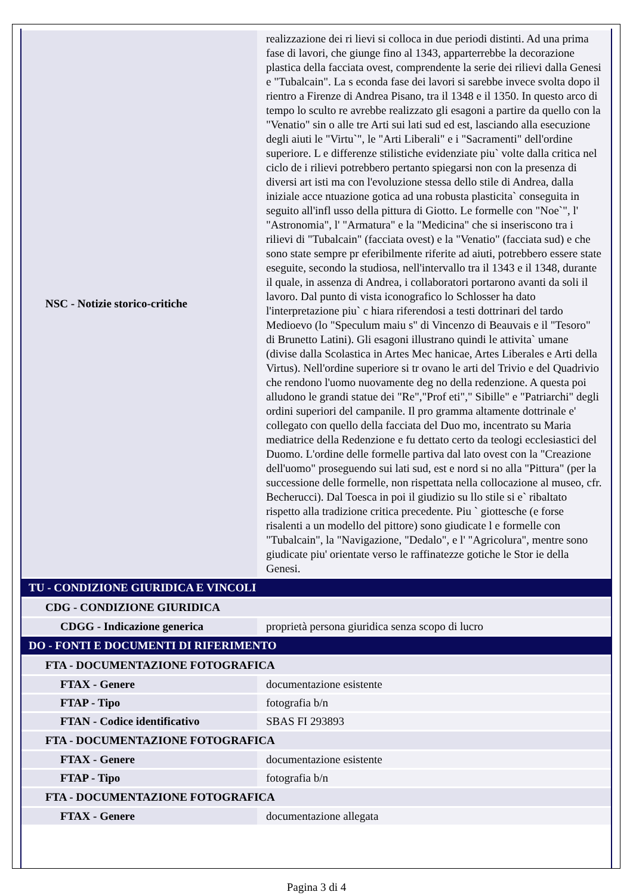| NSC - Notizie storico-critiche | realizzazione dei ri lievi si colloca in due periodi distinti. Ad una prima fase di lavori, che giunge fino al 1343, apparterrebbe la decorazione plastica della facciata ovest, comprendente la serie dei rilievi dalla Genesi e "Tubalcain". La s econda fase dei lavori si sarebbe invece svolta dopo il rientro a Firenze di Andrea Pisano, tra il 1348 e il 1350. In questo arco di tempo lo sculto re avrebbe realizzato gli esagoni a partire da quello con la "Venatio" sin o alle tre Arti sui lati sud ed est, lasciando alla esecuzione degli aiuti le "Virtu`", le "Arti Liberali" e i "Sacramenti" dell'ordine superiore. L e differenze stilistiche evidenziate piu` volte dalla critica nel ciclo de i rilievi potrebbero pertanto spiegarsi non con la presenza di diversi art isti ma con l'evoluzione stessa dello stile di Andrea, dalla iniziale acce ntuazione gotica ad una robusta plasticita` conseguita in seguito all'infl usso della pittura di Giotto. Le formelle con "Noe`", l' "Astronomia", l' "Armatura" e la "Medicina" che si inseriscono tra i rilievi di "Tubalcain" (facciata ovest) e la "Venatio" (facciata sud) e che sono state sempre pr eferibilmente riferite ad aiuti, potrebbero essere state eseguite, secondo la studiosa, nell'intervallo tra il 1343 e il 1348, durante il quale, in assenza di Andrea, i collaboratori portarono avanti da soli il lavoro. Dal punto di vista iconografico lo Schlosser ha dato l'interpretazione piu` c hiara riferendosi a testi dottrinari del tardo Medioevo (lo "Speculum maiu s" di Vincenzo di Beauvais e il "Tesoro" di Brunetto Latini). Gli esagoni illustrano quindi le attivita` umane (divise dalla Scolastica in Artes Mec hanicae, Artes Liberales e Arti della Virtus). Nell'ordine superiore si tr ovano le arti del Trivio e del Quadrivio che rendono l'uomo nuovamente deg no della redenzione. A questa poi alludono le grandi statue dei "Re","Prof eti"," Sibille" e "Patriarchi" degli ordini superiori del campanile. Il pro gramma altamente dottrinale e' collegato con quello della facciata del Duo mo, incentrato su Maria mediatrice della Redenzione e fu dettato certo da teologi ecclesiastici del Duomo. L'ordine delle formelle partiva dal lato ovest con la "Creazione dell'uomo" proseguendo sui lati sud, est e nord si no alla "Pittura" (per la successione delle formelle, non rispettata nella collocazione al museo, cfr. Becherucci). Dal Toesca in poi il giudizio su llo stile si e` ribaltato rispetto alla tradizione critica precedente. Piu ` giottesche (e forse risalenti a un modello del pittore) sono giudicate l e formelle con "Tubalcain", la "Navigazione, "Dedalo", e l' "Agricolura", mentre sono giudicate piu' orientate verso le raffinatezze gotiche le Stor ie della Genesi. |
| TU - CONDIZIONE GIURIDICA E VINCOLI | |
| CDG - CONDIZIONE GIURIDICA | |
| CDGG - Indicazione generica | proprietà persona giuridica senza scopo di lucro |
| DO - FONTI E DOCUMENTI DI RIFERIMENTO | |
| FTA - DOCUMENTAZIONE FOTOGRAFICA | |
| FTAX - Genere | documentazione esistente |
| FTAP - Tipo | fotografia b/n |
| FTAN - Codice identificativo | SBAS FI 293893 |
| FTA - DOCUMENTAZIONE FOTOGRAFICA | |
| FTAX - Genere | documentazione esistente |
| FTAP - Tipo | fotografia b/n |
| FTA - DOCUMENTAZIONE FOTOGRAFICA | |
| FTAX - Genere | documentazione allegata |
Pagina 3 di 4